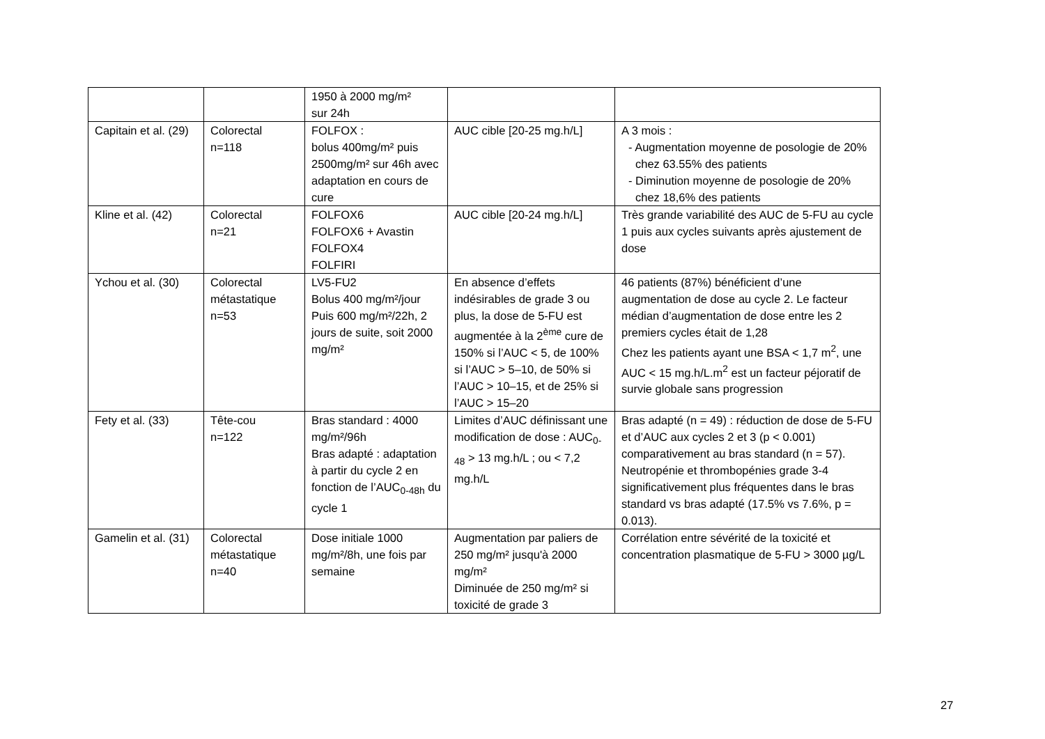| | | 1950 à 2000 mg/m² sur 24h | | |
| Capitain et al. (29) | Colorectal n=118 | FOLFOX : bolus 400mg/m² puis 2500mg/m² sur 46h avec adaptation en cours de cure | AUC cible [20-25 mg.h/L] | A 3 mois : - Augmentation moyenne de posologie de 20% chez 63.55% des patients - Diminution moyenne de posologie de 20% chez 18,6% des patients |
| Kline et al. (42) | Colorectal n=21 | FOLFOX6 FOLFOX6 + Avastin FOLFOX4 FOLFIRI | AUC cible [20-24 mg.h/L] | Très grande variabilité des AUC de 5-FU au cycle 1 puis aux cycles suivants après ajustement de dose |
| Ychou et al. (30) | Colorectal métastatique n=53 | LV5-FU2 Bolus 400 mg/m²/jour Puis 600 mg/m²/22h, 2 jours de suite, soit 2000 mg/m² | En absence d’effets indésirables de grade 3 ou plus, la dose de 5-FU est augmentée à la 2<sup>ème</sup> cure de 150% si l’AUC < 5, de 100% si l’AUC > 5–10, de 50% si l’AUC > 10–15, et de 25% si l’AUC > 15–20 | 46 patients (87%) bénéficient d’une augmentation de dose au cycle 2. Le facteur médian d’augmentation de dose entre les 2 premiers cycles était de 1,28 Chez les patients ayant une BSA < 1,7 m<sup>2</sup>, une AUC < 15 mg.h/L.m<sup>2</sup> est un facteur péjoratif de survie globale sans progression |
| Fety et al. (33) | Tête-cou n=122 | Bras standard : 4000 mg/m²/96h Bras adapté : adaptation à partir du cycle 2 en fonction de l’AUC<sub>0-48h</sub> du cycle 1 | Limites d’AUC définissant une modification de dose : AUC<sub>0-48</sub> > 13 mg.h/L ; ou < 7,2 mg.h/L | Bras adapté (n = 49) : réduction de dose de 5-FU et d’AUC aux cycles 2 et 3 (p < 0.001) comparativement au bras standard (n = 57). Neutropénie et thrombopénies grade 3-4 significativement plus fréquentes dans le bras standard vs bras adapté (17.5% vs 7.6%, p = 0.013). |
| Gamelin et al. (31) | Colorectal métastatique n=40 | Dose initiale 1000 mg/m²/8h, une fois par semaine | Augmentation par paliers de 250 mg/m² jusqu'à 2000 mg/m² Diminuée de 250 mg/m² si toxicité de grade 3 | Corrélation entre sévérité de la toxicité et concentration plasmatique de 5-FU > 3000 µg/L |
27